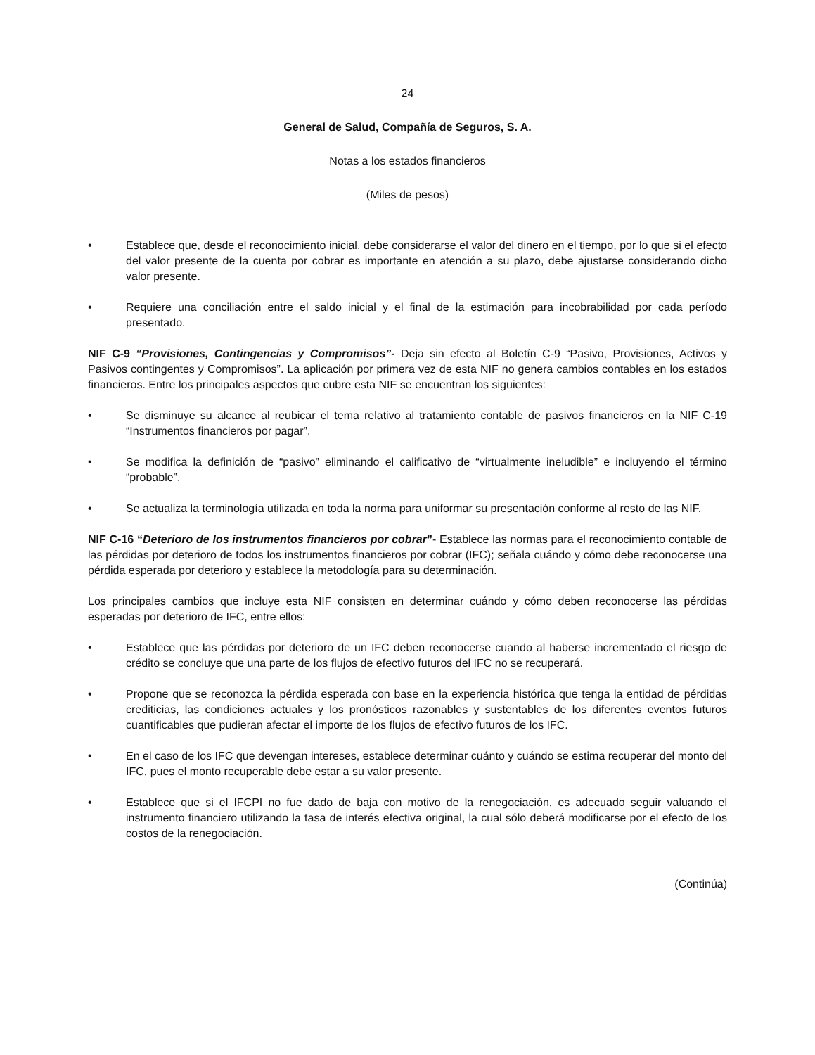24
General de Salud, Compañía de Seguros, S. A.
Notas a los estados financieros
(Miles de pesos)
• Establece que, desde el reconocimiento inicial, debe considerarse el valor del dinero en el tiempo, por lo que si el efecto del valor presente de la cuenta por cobrar es importante en atención a su plazo, debe ajustarse considerando dicho valor presente.
• Requiere una conciliación entre el saldo inicial y el final de la estimación para incobrabilidad por cada período presentado.
NIF C-9 “Provisiones, Contingencias y Compromisos”- Deja sin efecto al Boletín C-9 “Pasivo, Provisiones, Activos y Pasivos contingentes y Compromisos”. La aplicación por primera vez de esta NIF no genera cambios contables en los estados financieros. Entre los principales aspectos que cubre esta NIF se encuentran los siguientes:
• Se disminuye su alcance al reubicar el tema relativo al tratamiento contable de pasivos financieros en la NIF C-19 “Instrumentos financieros por pagar”.
• Se modifica la definición de “pasivo” eliminando el calificativo de “virtualmente ineludible” e incluyendo el término “probable”.
• Se actualiza la terminología utilizada en toda la norma para uniformar su presentación conforme al resto de las NIF.
NIF C-16 “Deterioro de los instrumentos financieros por cobrar”- Establece las normas para el reconocimiento contable de las pérdidas por deterioro de todos los instrumentos financieros por cobrar (IFC); señala cuándo y cómo debe reconocerse una pérdida esperada por deterioro y establece la metodología para su determinación.
Los principales cambios que incluye esta NIF consisten en determinar cuándo y cómo deben reconocerse las pérdidas esperadas por deterioro de IFC, entre ellos:
• Establece que las pérdidas por deterioro de un IFC deben reconocerse cuando al haberse incrementado el riesgo de crédito se concluye que una parte de los flujos de efectivo futuros del IFC no se recuperará.
• Propone que se reconozca la pérdida esperada con base en la experiencia histórica que tenga la entidad de pérdidas crediticias, las condiciones actuales y los pronósticos razonables y sustentables de los diferentes eventos futuros cuantificables que pudieran afectar el importe de los flujos de efectivo futuros de los IFC.
• En el caso de los IFC que devengan intereses, establece determinar cuánto y cuándo se estima recuperar del monto del IFC, pues el monto recuperable debe estar a su valor presente.
• Establece que si el IFCPI no fue dado de baja con motivo de la renegociación, es adecuado seguir valuando el instrumento financiero utilizando la tasa de interés efectiva original, la cual sólo deberá modificarse por el efecto de los costos de la renegociación.
(Continúa)